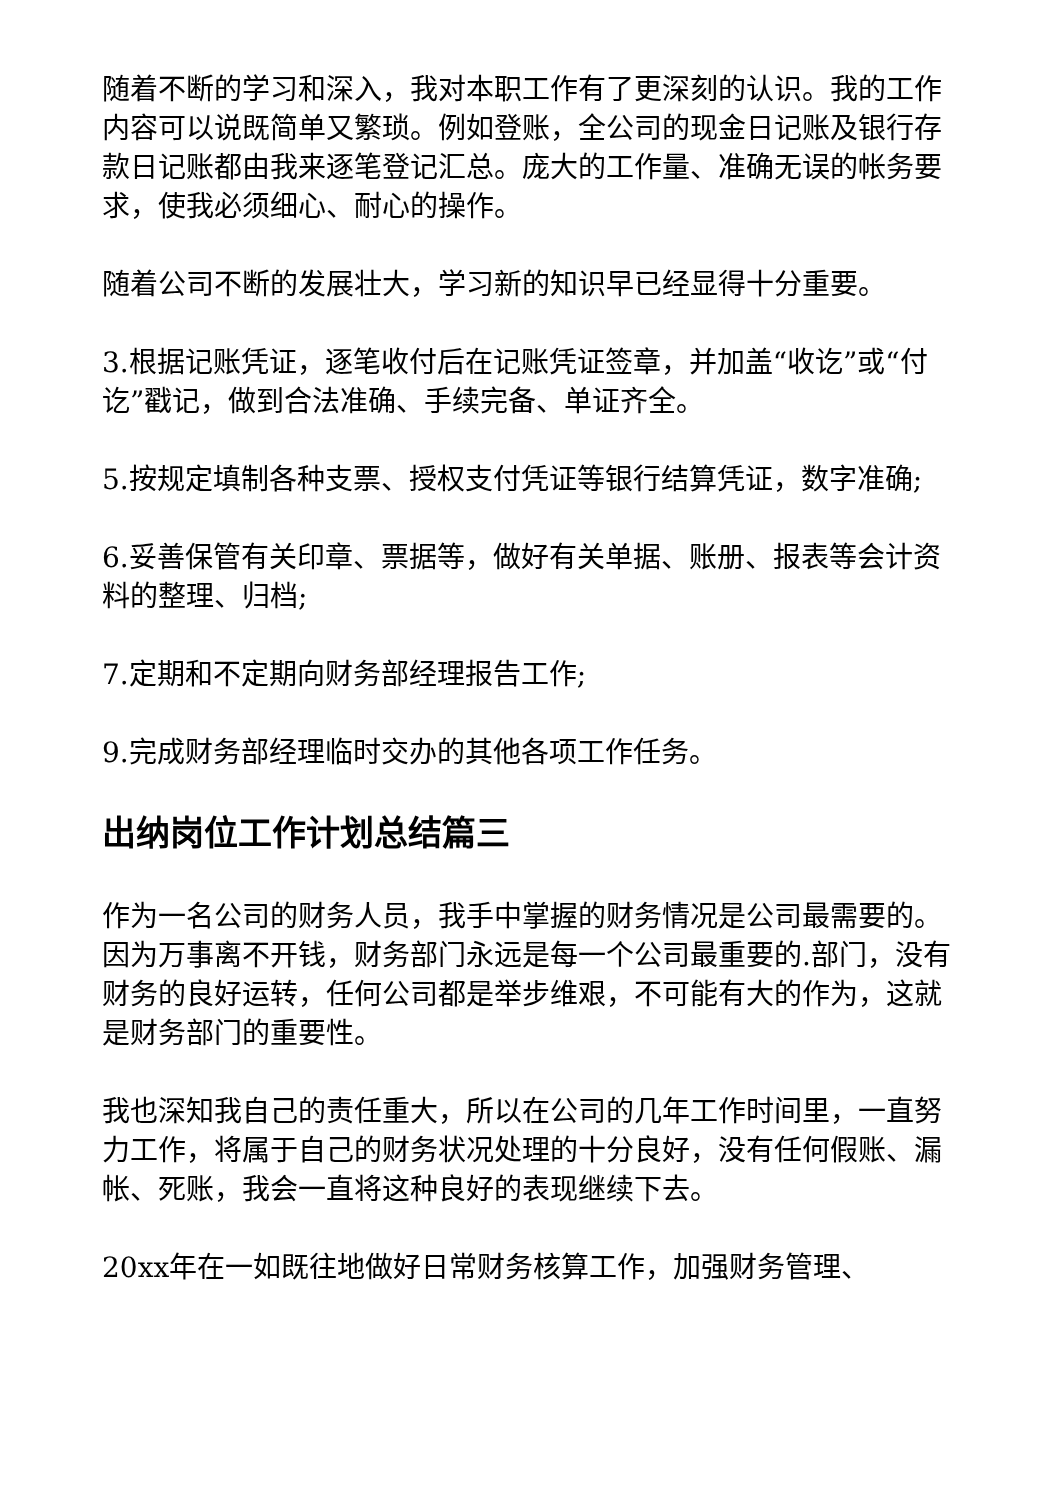随着不断的学习和深入，我对本职工作有了更深刻的认识。我的工作内容可以说既简单又繁琐。例如登账，全公司的现金日记账及银行存款日记账都由我来逐笔登记汇总。庞大的工作量、准确无误的帐务要求，使我必须细心、耐心的操作。
随着公司不断的发展壮大，学习新的知识早已经显得十分重要。
3.根据记账凭证，逐笔收付后在记账凭证签章，并加盖“收讫”或“付讫”戳记，做到合法准确、手续完备、单证齐全。
5.按规定填制各种支票、授权支付凭证等银行结算凭证，数字准确;
6.妥善保管有关印章、票据等，做好有关单据、账册、报表等会计资料的整理、归档;
7.定期和不定期向财务部经理报告工作;
9.完成财务部经理临时交办的其他各项工作任务。
出纳岗位工作计划总结篇三
作为一名公司的财务人员，我手中掌握的财务情况是公司最需要的。因为万事离不开钱，财务部门永远是每一个公司最重要的.部门，没有财务的良好运转，任何公司都是举步维艰，不可能有大的作为，这就是财务部门的重要性。
我也深知我自己的责任重大，所以在公司的几年工作时间里，一直努力工作，将属于自己的财务状况处理的十分良好，没有任何假账、漏帐、死账，我会一直将这种良好的表现继续下去。
20xx年在一如既往地做好日常财务核算工作，加强财务管理、